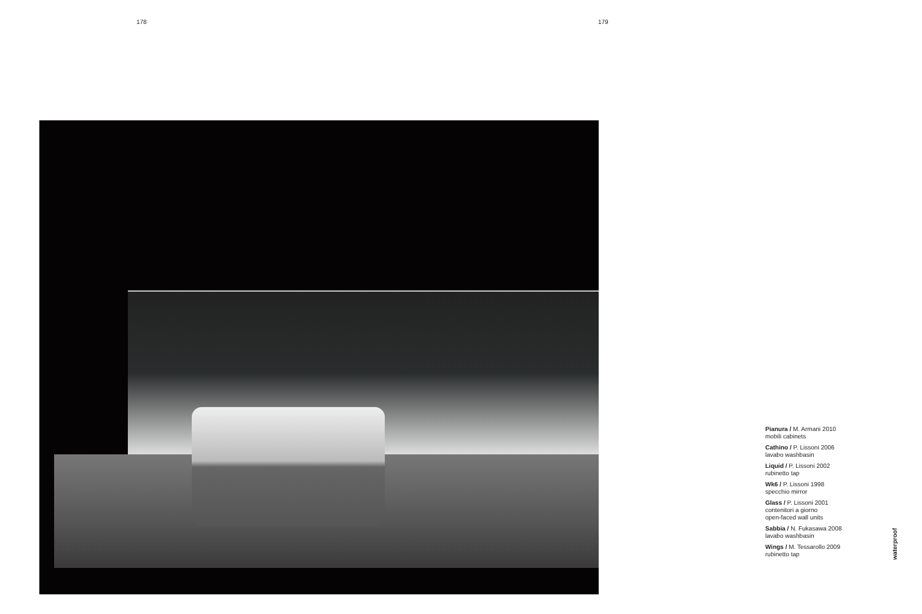178 179
Pianura / M. Armani 2010
mobili cabinets
Cathino / P. Lissoni 2006
lavabo washbasin
Liquid / P. Lissoni 2002
rubinetto tap
Wk6 / P. Lissoni 1998
specchio mirror
Glass / P. Lissoni 2001
contenitori a giorno
open-faced wall units
Sabbia / N. Fukasawa 2008
lavabo washbasin
Wings / M. Tessarollo 2009
rubinetto tap
waterproof